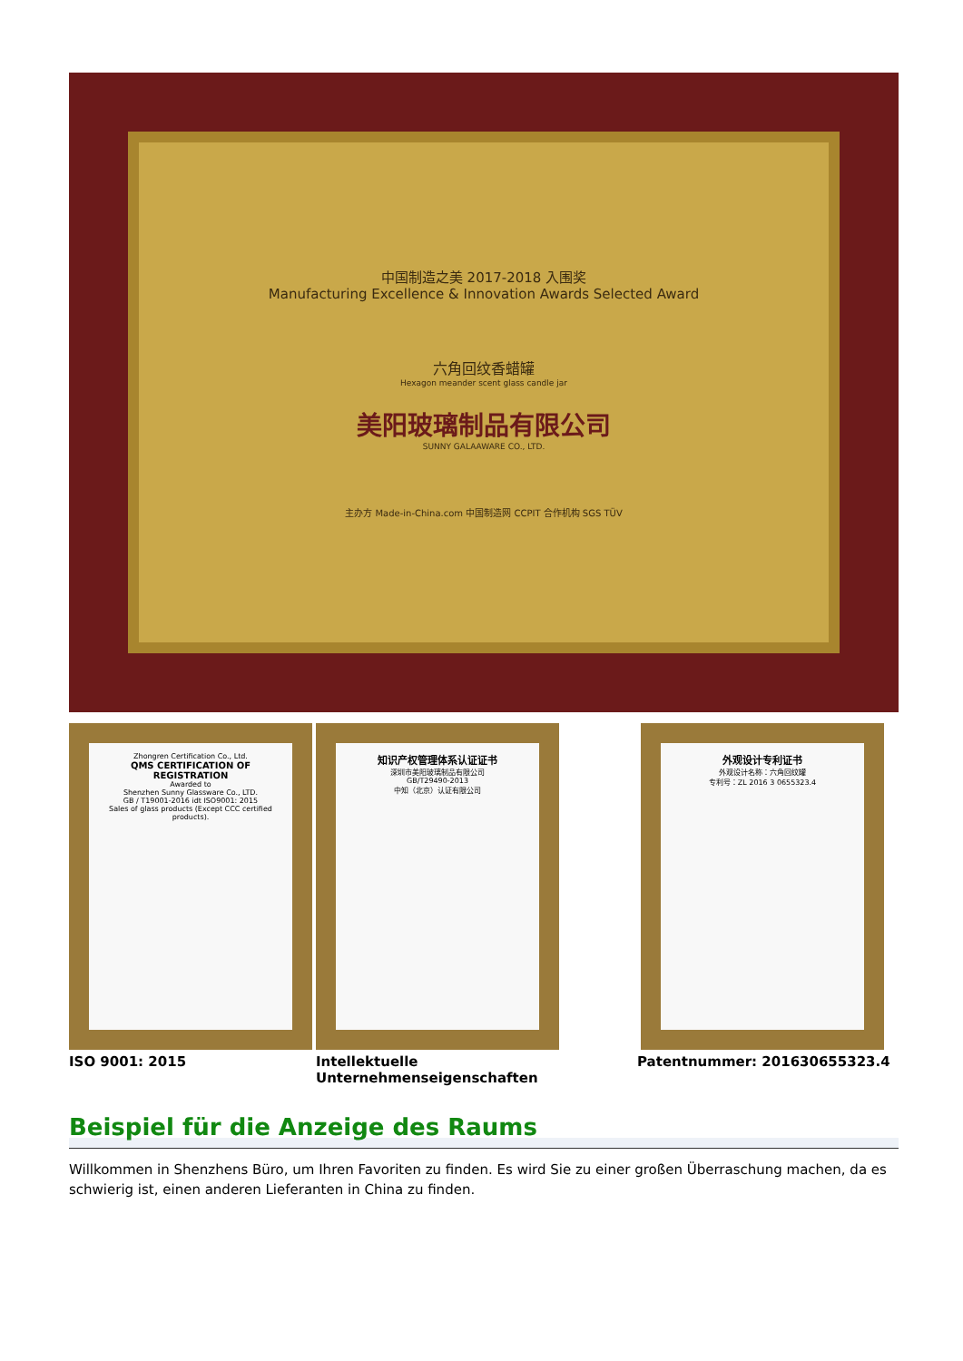中国制造之美 2017-2018 入围奖
Manufacturing Excellence & Innovation Awards Selected Award
六角回纹香蜡罐
Hexagon meander scent glass candle jar
美阳玻璃制品有限公司
SUNNY GALAAWARE CO., LTD.
主办方 Made-in-China.com 中国制造网 CCPIT 合作机构 SGS TÜV
Zhongren Certification Co., Ltd.
QMS CERTIFICATION OF REGISTRATION
Awarded to
Shenzhen Sunny Glassware Co., LTD.
GB / T19001-2016 idt ISO9001: 2015
Sales of glass products (Except CCC certified products).
知识产权管理体系认证证书
深圳市美阳玻璃制品有限公司
GB/T29490-2013
中知（北京）认证有限公司
外观设计专利证书
外观设计名称：六角回纹罐
专利号：ZL 2016 3 0655323.4
ISO 9001: 2015 Intellektuelle Unternehmenseigenschaften
Patentnummer: 201630655323.4
Beispiel für die Anzeige des Raums
Willkommen in Shenzhens Büro, um Ihren Favoriten zu finden. Es wird Sie zu einer großen Überraschung machen, da es schwierig ist, einen anderen Lieferanten in China zu finden.